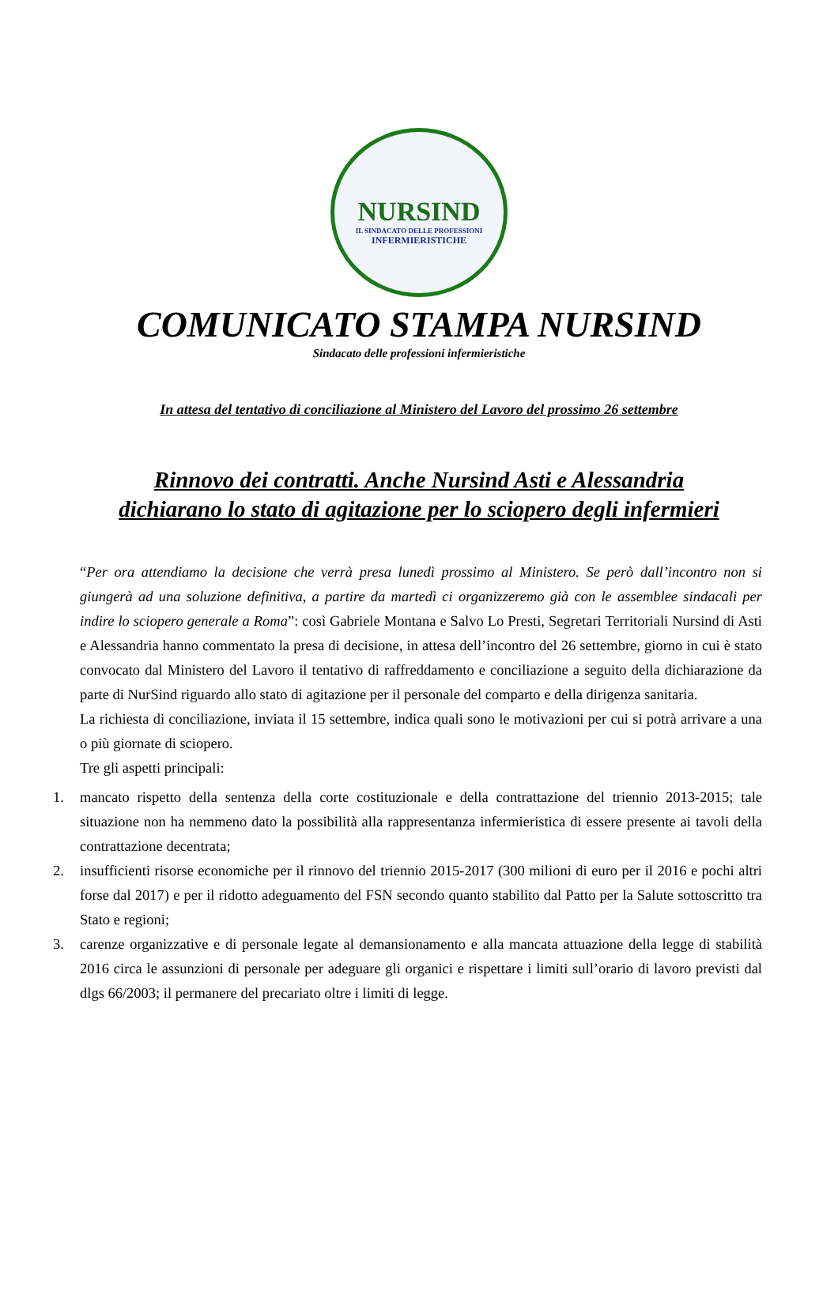NURSIND
IL SINDACATO DELLE PROFESSIONI
INFERMIERISTICHE
COMUNICATO STAMPA NURSIND
Sindacato delle professioni infermieristiche
In attesa del tentativo di conciliazione al Ministero del Lavoro del prossimo 26 settembre
Rinnovo dei contratti. Anche Nursind Asti e Alessandria
dichiarano lo stato di agitazione per lo sciopero degli infermieri
“Per ora attendiamo la decisione che verrà presa lunedì prossimo al Ministero. Se però dall’incontro non si giungerà ad una soluzione definitiva, a partire da martedì ci organizzeremo già con le assemblee sindacali per indire lo sciopero generale a Roma”: così Gabriele Montana e Salvo Lo Presti, Segretari Territoriali Nursind di Asti e Alessandria hanno commentato la presa di decisione, in attesa dell’incontro del 26 settembre, giorno in cui è stato convocato dal Ministero del Lavoro il tentativo di raffreddamento e conciliazione a seguito della dichiarazione da parte di NurSind riguardo allo stato di agitazione per il personale del comparto e della dirigenza sanitaria.
La richiesta di conciliazione, inviata il 15 settembre, indica quali sono le motivazioni per cui si potrà arrivare a una o più giornate di sciopero.
Tre gli aspetti principali:
1. mancato rispetto della sentenza della corte costituzionale e della contrattazione del triennio 2013-2015; tale situazione non ha nemmeno dato la possibilità alla rappresentanza infermieristica di essere presente ai tavoli della contrattazione decentrata;
2. insufficienti risorse economiche per il rinnovo del triennio 2015-2017 (300 milioni di euro per il 2016 e pochi altri forse dal 2017) e per il ridotto adeguamento del FSN secondo quanto stabilito dal Patto per la Salute sottoscritto tra Stato e regioni;
3. carenze organizzative e di personale legate al demansionamento e alla mancata attuazione della legge di stabilità 2016 circa le assunzioni di personale per adeguare gli organici e rispettare i limiti sull’orario di lavoro previsti dal dlgs 66/2003; il permanere del precariato oltre i limiti di legge.